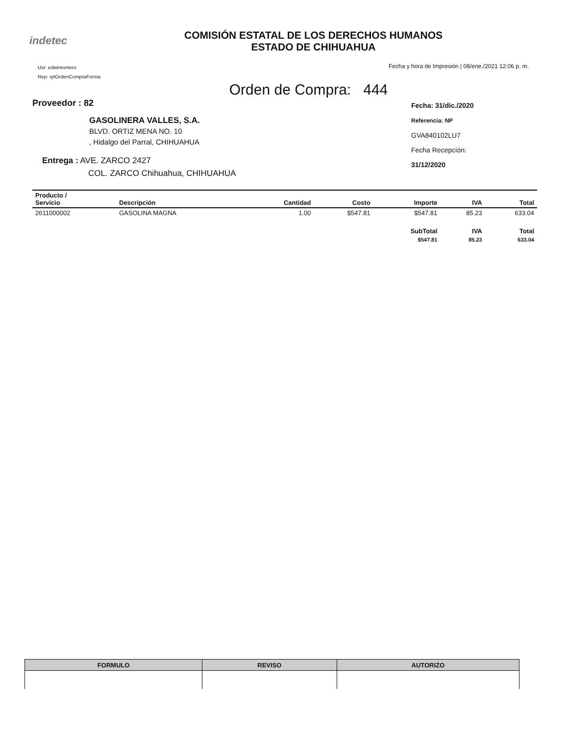indetec
COMISIÓN ESTATAL DE LOS DERECHOS HUMANOS
ESTADO DE CHIHUAHUA
Usr: edwinromero
Rep: rptOrdenCompraForma
Fecha y hora de Impresión | 08/ene./2021 12:06 p. m.
Orden de Compra: 444
Proveedor : 82
GASOLINERA VALLES, S.A.
BLVD. ORTIZ MENA NO. 10
, Hidalgo del Parral, CHIHUAHUA
Entrega : AVE. ZARCO 2427
COL. ZARCO Chihuahua, CHIHUAHUA
Fecha: 31/dic./2020
Referencia: NP
GVA840102LU7
Fecha Recepción:
31/12/2020
| Producto / Servicio | Descripción | Cantidad | Costo | Importe | IVA | Total |
| --- | --- | --- | --- | --- | --- | --- |
| 2611000002 | GASOLINA MAGNA | 1.00 | $547.81 | $547.81 | 85.23 | 633.04 |
| | | | | SubTotal | IVA | Total |
| | | | | $547.81 | 85.23 | 633.04 |
| FORMULO | REVISO | AUTORIZO |
| --- | --- | --- |